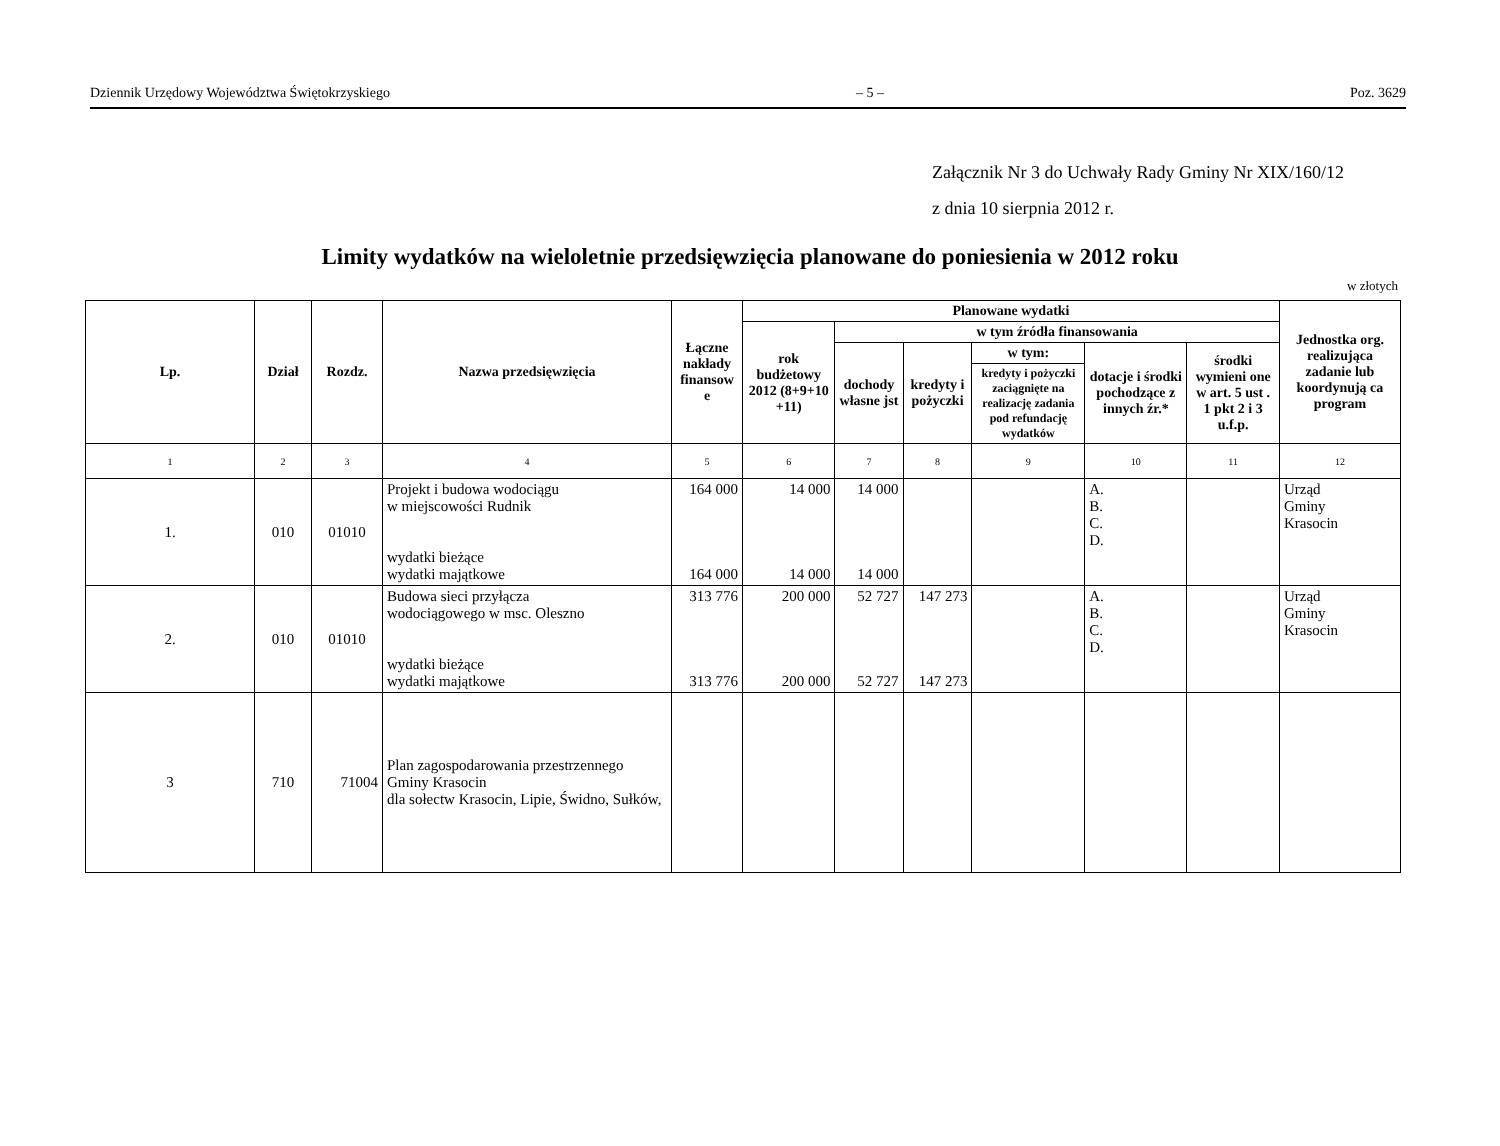Dziennik Urzędowy Województwa Świętokrzyskiego – 5 – Poz. 3629
Załącznik Nr 3 do Uchwały Rady Gminy Nr XIX/160/12
z dnia 10 sierpnia 2012 r.
Limity wydatków na wieloletnie przedsięwzięcia planowane do poniesienia w 2012 roku
w złotych
| Lp. | Dział | Rozdz. | Nazwa przedsięwzięcia | Łączne nakłady finansow e | Planowane wydatki | | | | | | Jednostka org. realizująca zadanie lub koordynują ca program |
| --- | --- | --- | --- | --- | --- | --- | --- | --- | --- | --- | --- |
| | | | | | rok budżetowy 2012 (8+9+10 +11) | w tym źródła finansowania | | | | | |
| | | | | | | dochody własne jst | kredyty i pożyczki | w tym: | dotacje i środki pochodzące z innych źr.* | środki wymieni one w art. 5 ust . 1 pkt 2 i 3 u.f.p. | |
| | | | | | | | | kredyty i pożyczki zaciągnięte na realizację zadania pod refundację wydatków | | | |
| 1 | 2 | 3 | 4 | 5 | 6 | 7 | 8 | 9 | 10 | 11 | 12 |
| 1. | 010 | 01010 | Projekt i budowa wodociągu w miejscowości Rudnik wydatki bieżące wydatki majątkowe | 164 000 164 000 | 14 000 14 000 | 14 000 14 000 | | | A. B. C. D. | | Urząd Gminy Krasocin |
| 2. | 010 | 01010 | Budowa sieci przyłącza wodociągowego w msc. Oleszno wydatki bieżące wydatki majątkowe | 313 776 313 776 | 200 000 200 000 | 52 727 52 727 | 147 273 147 273 | | A. B. C. D. | | Urząd Gminy Krasocin |
| 3 | 710 | 71004 | Plan zagospodarowania przestrzennego Gminy Krasocin dla sołectw Krasocin, Lipie, Świdno, Sułków, | | | | | | | | |